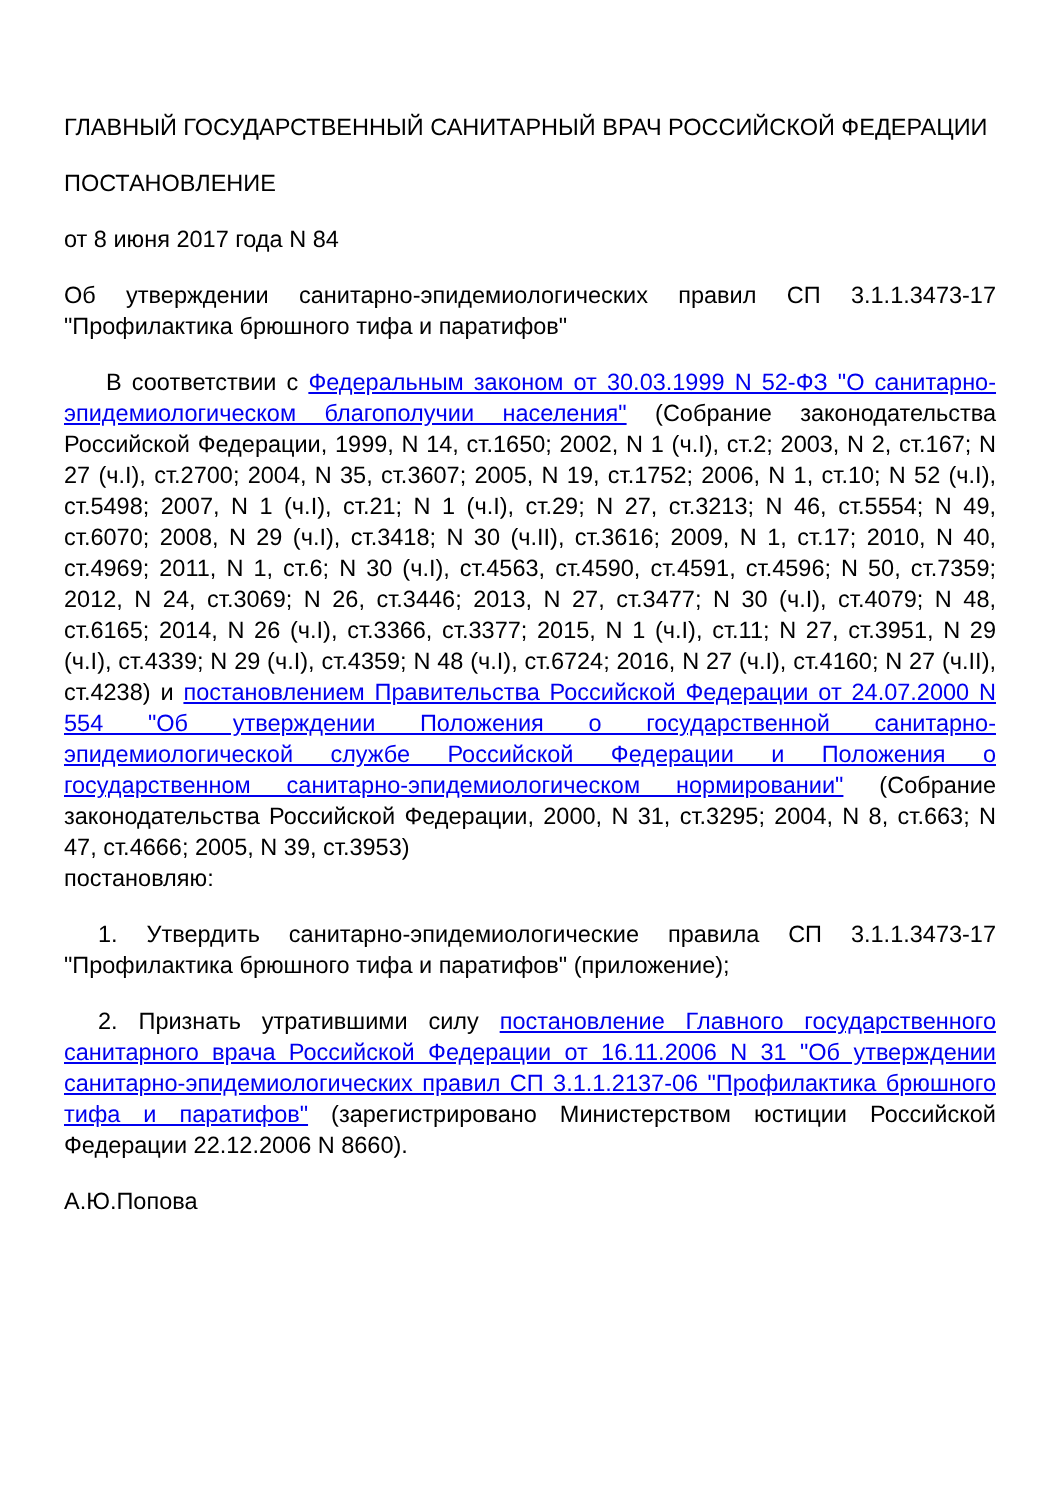ГЛАВНЫЙ ГОСУДАРСТВЕННЫЙ САНИТАРНЫЙ ВРАЧ РОССИЙСКОЙ ФЕДЕРАЦИИ
ПОСТАНОВЛЕНИЕ
от 8 июня 2017 года N 84
Об утверждении санитарно-эпидемиологических правил СП 3.1.1.3473-17 "Профилактика брюшного тифа и паратифов"
В соответствии с Федеральным законом от 30.03.1999 N 52-ФЗ "О санитарно-эпидемиологическом благополучии населения" (Собрание законодательства Российской Федерации, 1999, N 14, ст.1650; 2002, N 1 (ч.I), ст.2; 2003, N 2, ст.167; N 27 (ч.I), ст.2700; 2004, N 35, ст.3607; 2005, N 19, ст.1752; 2006, N 1, ст.10; N 52 (ч.I), ст.5498; 2007, N 1 (ч.I), ст.21; N 1 (ч.I), ст.29; N 27, ст.3213; N 46, ст.5554; N 49, ст.6070; 2008, N 29 (ч.I), ст.3418; N 30 (ч.II), ст.3616; 2009, N 1, ст.17; 2010, N 40, ст.4969; 2011, N 1, ст.6; N 30 (ч.I), ст.4563, ст.4590, ст.4591, ст.4596; N 50, ст.7359; 2012, N 24, ст.3069; N 26, ст.3446; 2013, N 27, ст.3477; N 30 (ч.I), ст.4079; N 48, ст.6165; 2014, N 26 (ч.I), ст.3366, ст.3377; 2015, N 1 (ч.I), ст.11; N 27, ст.3951, N 29 (ч.I), ст.4339; N 29 (ч.I), ст.4359; N 48 (ч.I), ст.6724; 2016, N 27 (ч.I), ст.4160; N 27 (ч.II), ст.4238) и постановлением Правительства Российской Федерации от 24.07.2000 N 554 "Об утверждении Положения о государственной санитарно-эпидемиологической службе Российской Федерации и Положения о государственном санитарно-эпидемиологическом нормировании" (Собрание законодательства Российской Федерации, 2000, N 31, ст.3295; 2004, N 8, ст.663; N 47, ст.4666; 2005, N 39, ст.3953)
постановляю:
1. Утвердить санитарно-эпидемиологические правила СП 3.1.1.3473-17 "Профилактика брюшного тифа и паратифов" (приложение);
2. Признать утратившими силу постановление Главного государственного санитарного врача Российской Федерации от 16.11.2006 N 31 "Об утверждении санитарно-эпидемиологических правил СП 3.1.1.2137-06 "Профилактика брюшного тифа и паратифов" (зарегистрировано Министерством юстиции Российской Федерации 22.12.2006 N 8660).
А.Ю.Попова